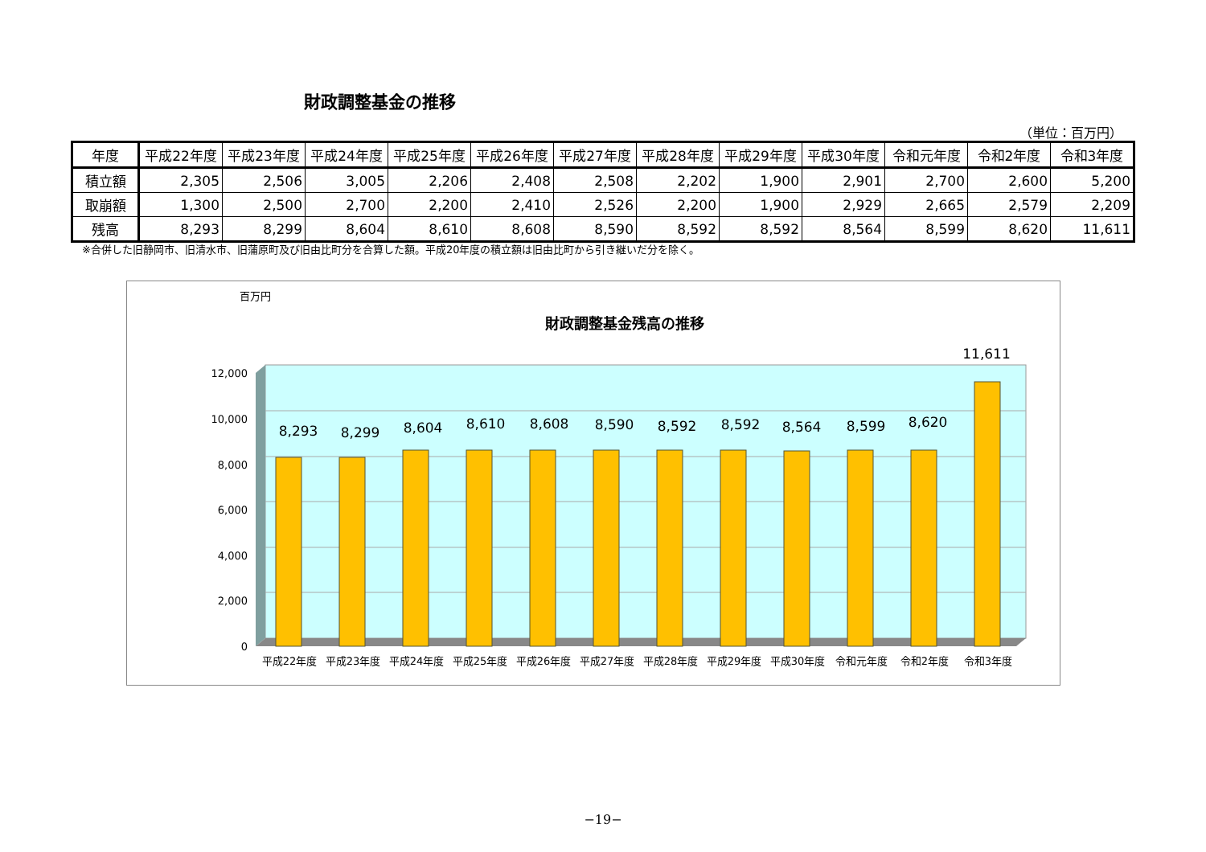財政調整基金の推移
（単位：百万円）
| 年度 | 平成22年度 | 平成23年度 | 平成24年度 | 平成25年度 | 平成26年度 | 平成27年度 | 平成28年度 | 平成29年度 | 平成30年度 | 令和元年度 | 令和2年度 | 令和3年度 |
| --- | --- | --- | --- | --- | --- | --- | --- | --- | --- | --- | --- | --- |
| 積立額 | 2,305 | 2,506 | 3,005 | 2,206 | 2,408 | 2,508 | 2,202 | 1,900 | 2,901 | 2,700 | 2,600 | 5,200 |
| 取崩額 | 1,300 | 2,500 | 2,700 | 2,200 | 2,410 | 2,526 | 2,200 | 1,900 | 2,929 | 2,665 | 2,579 | 2,209 |
| 残高 | 8,293 | 8,299 | 8,604 | 8,610 | 8,608 | 8,590 | 8,592 | 8,592 | 8,564 | 8,599 | 8,620 | 11,611 |
※合併した旧静岡市、旧清水市、旧蒲原町及び旧由比町分を合算した額。平成20年度の積立額は旧由比町から引き継いだ分を除く。
財政調整基金残高の推移
百万円
12,000
10,000
8,000
6,000
4,000
2,000
0
8,293
8,299
8,604
8,610
8,608
8,590
8,592
8,592
8,564
8,599
8,620
11,611
平成22年度
平成23年度
平成24年度
平成25年度
平成26年度
平成27年度
平成28年度
平成29年度
平成30年度
令和元年度
令和2年度
令和3年度
−19−